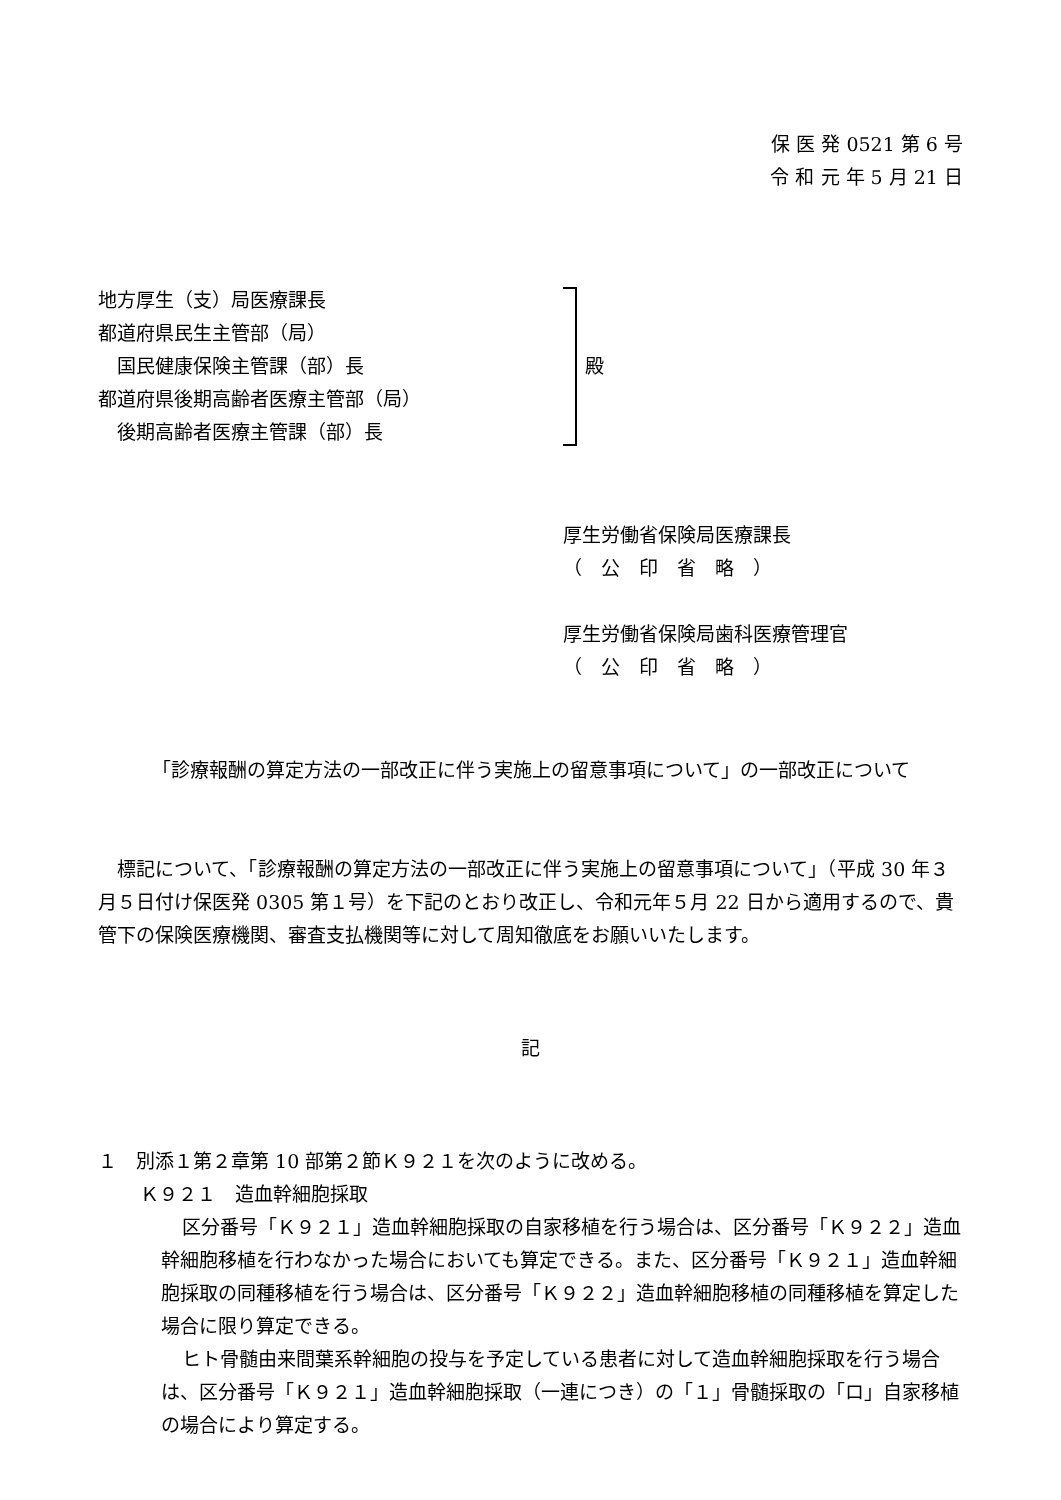保 医 発 0521 第 6 号
令 和 元 年 5 月 21 日
地方厚生（支）局医療課長
都道府県民生主管部（局）
　国民健康保険主管課（部）長
都道府県後期高齢者医療主管部（局）
　後期高齢者医療主管課（部）長
殿
厚生労働省保険局医療課長
（　公　印　省　略　）
厚生労働省保険局歯科医療管理官
（　公　印　省　略　）
「診療報酬の算定方法の一部改正に伴う実施上の留意事項について」の一部改正について
　標記について、「診療報酬の算定方法の一部改正に伴う実施上の留意事項について」（平成 30 年３月５日付け保医発 0305 第１号）を下記のとおり改正し、令和元年５月 22 日から適用するので、貴管下の保険医療機関、審査支払機関等に対して周知徹底をお願いいたします。
記
１　別添１第２章第 10 部第２節Ｋ９２１を次のように改める。
Ｋ９２１　造血幹細胞採取
区分番号「Ｋ９２１」造血幹細胞採取の自家移植を行う場合は、区分番号「Ｋ９２２」造血幹細胞移植を行わなかった場合においても算定できる。また、区分番号「Ｋ９２１」造血幹細胞採取の同種移植を行う場合は、区分番号「Ｋ９２２」造血幹細胞移植の同種移植を算定した場合に限り算定できる。
ヒト骨髄由来間葉系幹細胞の投与を予定している患者に対して造血幹細胞採取を行う場合は、区分番号「Ｋ９２１」造血幹細胞採取（一連につき）の「１」骨髄採取の「ロ」自家移植の場合により算定する。